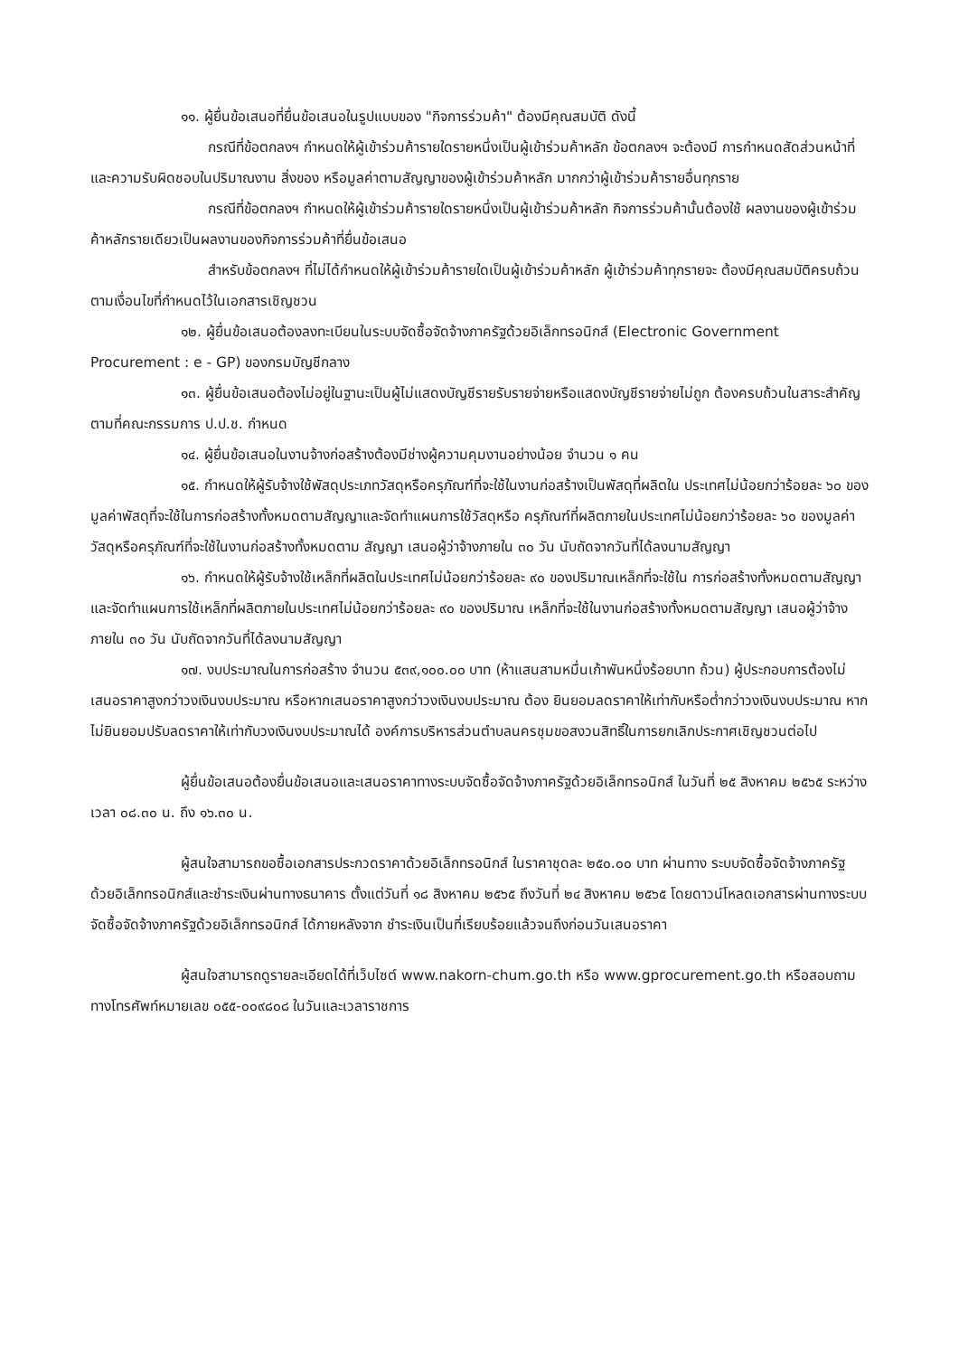๑๑. ผู้ยื่นข้อเสนอที่ยื่นข้อเสนอในรูปแบบของ "กิจการร่วมค้า" ต้องมีคุณสมบัติ ดังนี้
กรณีที่ข้อตกลงฯ กำหนดให้ผู้เข้าร่วมค้ารายใดรายหนึ่งเป็นผู้เข้าร่วมค้าหลัก ข้อตกลงฯ จะต้องมี การกำหนดสัดส่วนหน้าที่ และความรับผิดชอบในปริมาณงาน สิ่งของ หรือมูลค่าตามสัญญาของผู้เข้าร่วมค้าหลัก มากกว่าผู้เข้าร่วมค้ารายอื่นทุกราย
กรณีที่ข้อตกลงฯ กำหนดให้ผู้เข้าร่วมค้ารายใดรายหนึ่งเป็นผู้เข้าร่วมค้าหลัก กิจการร่วมค้านั้นต้องใช้ ผลงานของผู้เข้าร่วมค้าหลักรายเดียวเป็นผลงานของกิจการร่วมค้าที่ยื่นข้อเสนอ
สำหรับข้อตกลงฯ ที่ไม่ได้กำหนดให้ผู้เข้าร่วมค้ารายใดเป็นผู้เข้าร่วมค้าหลัก ผู้เข้าร่วมค้าทุกรายจะ ต้องมีคุณสมบัติครบถ้วนตามเงื่อนไขที่กำหนดไว้ในเอกสารเชิญชวน
๑๒. ผู้ยื่นข้อเสนอต้องลงทะเบียนในระบบจัดซื้อจัดจ้างภาครัฐด้วยอิเล็กทรอนิกส์ (Electronic Government Procurement : e - GP) ของกรมบัญชีกลาง
๑๓. ผู้ยื่นข้อเสนอต้องไม่อยู่ในฐานะเป็นผู้ไม่แสดงบัญชีรายรับรายจ่ายหรือแสดงบัญชีรายจ่ายไม่ถูก ต้องครบถ้วนในสาระสำคัญ ตามที่คณะกรรมการ ป.ป.ช. กำหนด
๑๔. ผู้ยื่นข้อเสนอในงานจ้างก่อสร้างต้องมีช่างผู้ความคุมงานอย่างน้อย จำนวน ๑ คน
๑๕. กำหนดให้ผู้รับจ้างใช้พัสดุประเภทวัสดุหรือครุภัณฑ์ที่จะใช้ในงานก่อสร้างเป็นพัสดุที่ผลิตใน ประเทศไม่น้อยกว่าร้อยละ ๖๐ ของมูลค่าพัสดุที่จะใช้ในการก่อสร้างทั้งหมดตามสัญญาและจัดทำแผนการใช้วัสดุหรือ ครุภัณฑ์ที่ผลิตภายในประเทศไม่น้อยกว่าร้อยละ ๖๐ ของมูลค่าวัสดุหรือครุภัณฑ์ที่จะใช้ในงานก่อสร้างทั้งหมดตาม สัญญา เสนอผู้ว่าจ้างภายใน ๓๐ วัน นับถัดจากวันที่ได้ลงนามสัญญา
๑๖. กำหนดให้ผู้รับจ้างใช้เหล็กที่ผลิตในประเทศไม่น้อยกว่าร้อยละ ๙๐ ของปริมาณเหล็กที่จะใช้ใน การก่อสร้างทั้งหมดตามสัญญาและจัดทำแผนการใช้เหล็กที่ผลิตภายในประเทศไม่น้อยกว่าร้อยละ ๙๐ ของปริมาณ เหล็กที่จะใช้ในงานก่อสร้างทั้งหมดตามสัญญา เสนอผู้ว่าจ้างภายใน ๓๐ วัน นับถัดจากวันที่ได้ลงนามสัญญา
๑๗. งบประมาณในการก่อสร้าง จำนวน ๕๓๙,๑๐๐.๐๐ บาท (ห้าแสนสามหมื่นเก้าพันหนึ่งร้อยบาท ถ้วน) ผู้ประกอบการต้องไม่เสนอราคาสูงกว่าวงเงินงบประมาณ หรือหากเสนอราคาสูงกว่าวงเงินงบประมาณ ต้อง ยินยอมลดราคาให้เท่ากับหรือต่ำกว่าวงเงินงบประมาณ หากไม่ยินยอมปรับลดราคาให้เท่ากับวงเงินงบประมาณได้ องค์การบริหารส่วนตำบลนครชุมขอสงวนสิทธิ์ในการยกเลิกประกาศเชิญชวนต่อไป
ผู้ยื่นข้อเสนอต้องยื่นข้อเสนอและเสนอราคาทางระบบจัดซื้อจัดจ้างภาครัฐด้วยอิเล็กทรอนิกส์ ในวันที่ ๒๕ สิงหาคม ๒๕๖๕ ระหว่างเวลา ๐๘.๓๐ น. ถึง ๑๖.๓๐ น.
ผู้สนใจสามารถขอซื้อเอกสารประกวดราคาด้วยอิเล็กทรอนิกส์ ในราคาชุดละ ๒๕๐.๐๐ บาท ผ่านทาง ระบบจัดซื้อจัดจ้างภาครัฐด้วยอิเล็กทรอนิกส์และชำระเงินผ่านทางธนาคาร ตั้งแต่วันที่ ๑๘ สิงหาคม ๒๕๖๕ ถึงวันที่ ๒๔ สิงหาคม ๒๕๖๕ โดยดาวน์โหลดเอกสารผ่านทางระบบจัดซื้อจัดจ้างภาครัฐด้วยอิเล็กทรอนิกส์ ได้ภายหลังจาก ชำระเงินเป็นที่เรียบร้อยแล้วจนถึงก่อนวันเสนอราคา
ผู้สนใจสามารถดูรายละเอียดได้ที่เว็บไซต์ www.nakorn-chum.go.th หรือ www.gprocurement.go.th หรือสอบถามทางโทรศัพท์หมายเลข ๐๕๕-๐๐๙๘๐๘ ในวันและเวลาราชการ